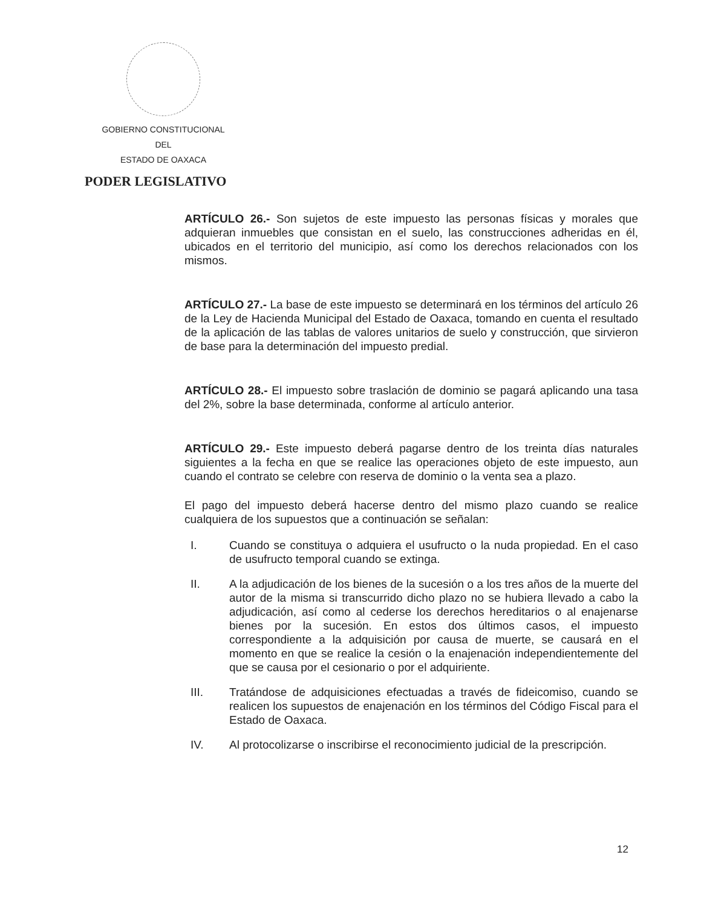GOBIERNO CONSTITUCIONAL
DEL
ESTADO DE OAXACA
PODER LEGISLATIVO
ARTÍCULO 26.- Son sujetos de este impuesto las personas físicas y morales que adquieran inmuebles que consistan en el suelo, las construcciones adheridas en él, ubicados en el territorio del municipio, así como los derechos relacionados con los mismos.
ARTÍCULO 27.- La base de este impuesto se determinará en los términos del artículo 26 de la Ley de Hacienda Municipal del Estado de Oaxaca, tomando en cuenta el resultado de la aplicación de las tablas de valores unitarios de suelo y construcción, que sirvieron de base para la determinación del impuesto predial.
ARTÍCULO 28.- El impuesto sobre traslación de dominio se pagará aplicando una tasa del 2%, sobre la base determinada, conforme al artículo anterior.
ARTÍCULO 29.- Este impuesto deberá pagarse dentro de los treinta días naturales siguientes a la fecha en que se realice las operaciones objeto de este impuesto, aun cuando el contrato se celebre con reserva de dominio o la venta sea a plazo.
El pago del impuesto deberá hacerse dentro del mismo plazo cuando se realice cualquiera de los supuestos que a continuación se señalan:
I. Cuando se constituya o adquiera el usufructo o la nuda propiedad. En el caso de usufructo temporal cuando se extinga.
II. A la adjudicación de los bienes de la sucesión o a los tres años de la muerte del autor de la misma si transcurrido dicho plazo no se hubiera llevado a cabo la adjudicación, así como al cederse los derechos hereditarios o al enajenarse bienes por la sucesión. En estos dos últimos casos, el impuesto correspondiente a la adquisición por causa de muerte, se causará en el momento en que se realice la cesión o la enajenación independientemente del que se causa por el cesionario o por el adquiriente.
III. Tratándose de adquisiciones efectuadas a través de fideicomiso, cuando se realicen los supuestos de enajenación en los términos del Código Fiscal para el Estado de Oaxaca.
IV. Al protocolizarse o inscribirse el reconocimiento judicial de la prescripción.
12